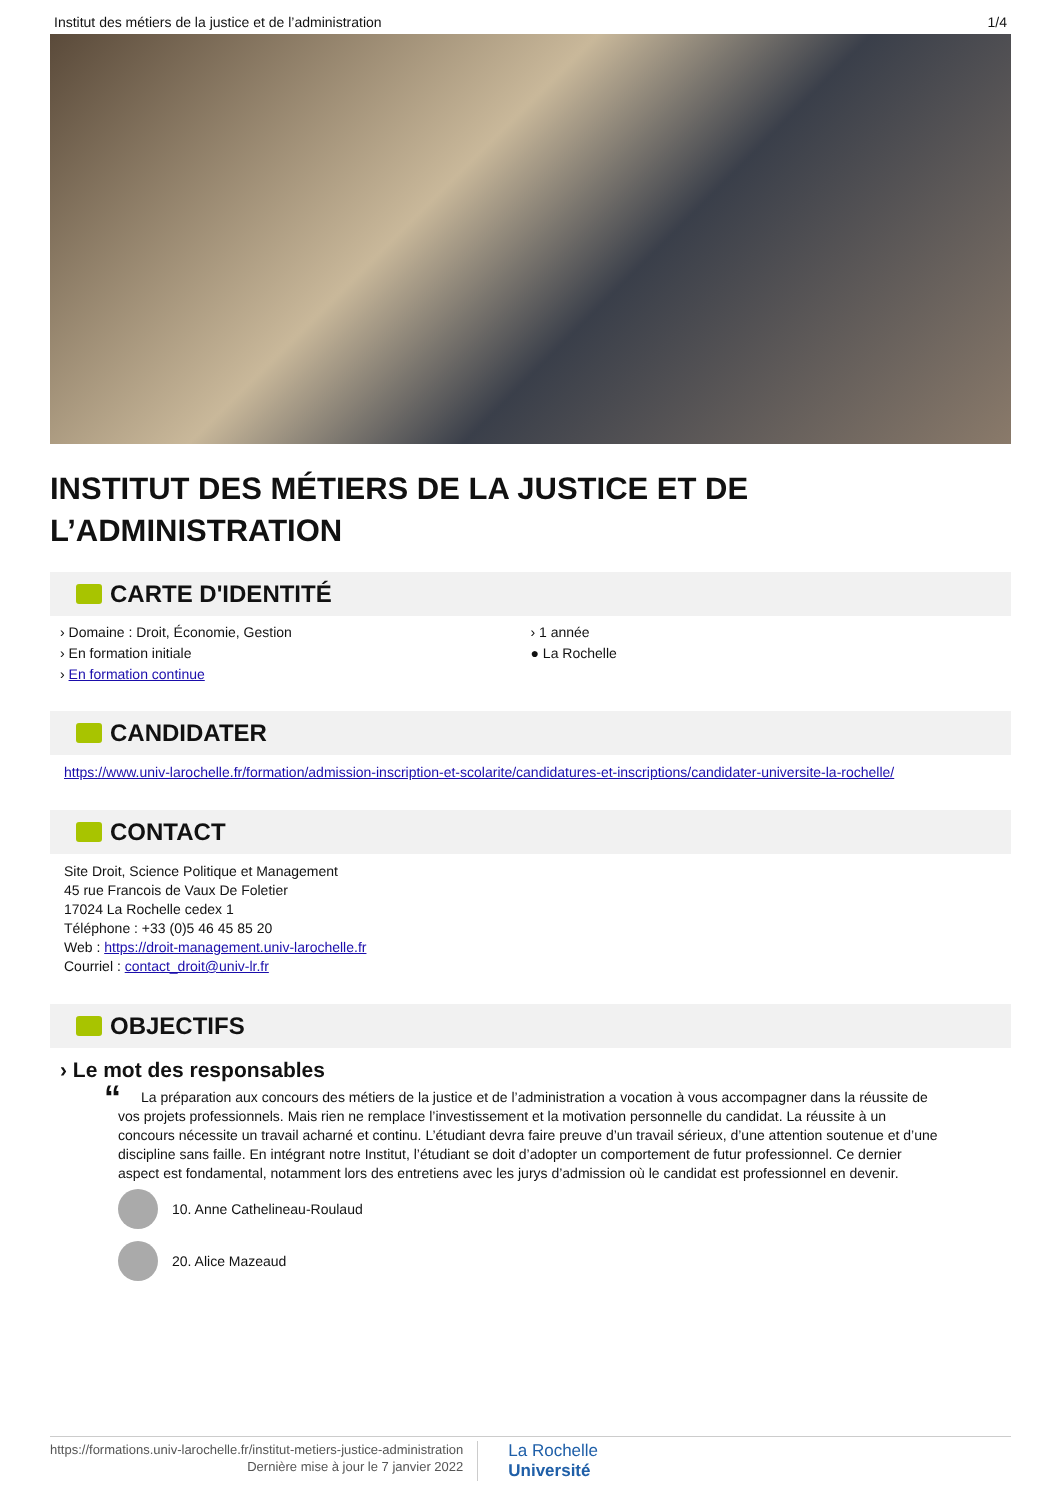Institut des métiers de la justice et de l’administration 1/4
INSTITUT DES MÉTIERS DE LA JUSTICE ET DE L’ADMINISTRATION
CARTE D'IDENTITÉ
› Domaine : Droit, Économie, Gestion
› En formation initiale
› En formation continue
› 1 année
● La Rochelle
CANDIDATER
https://www.univ-larochelle.fr/formation/admission-inscription-et-scolarite/candidatures-et-inscriptions/candidater-universite-la-rochelle/
CONTACT
Site Droit, Science Politique et Management
45 rue Francois de Vaux De Foletier
17024 La Rochelle cedex 1
Téléphone : +33 (0)5 46 45 85 20
Web : https://droit-management.univ-larochelle.fr
Courriel : contact_droit@univ-lr.fr
OBJECTIFS
› Le mot des responsables
“La préparation aux concours des métiers de la justice et de l’administration a vocation à vous accompagner dans la réussite de vos projets professionnels. Mais rien ne remplace l’investissement et la motivation personnelle du candidat. La réussite à un concours nécessite un travail acharné et continu. L’étudiant devra faire preuve d’un travail sérieux, d’une attention soutenue et d’une discipline sans faille. En intégrant notre Institut, l’étudiant se doit d’adopter un comportement de futur professionnel. Ce dernier aspect est fondamental, notamment lors des entretiens avec les jurys d’admission où le candidat est professionnel en devenir.
10. Anne Cathelineau-Roulaud
20. Alice Mazeaud
https://formations.univ-larochelle.fr/institut-metiers-justice-administration
Dernière mise à jour le 7 janvier 2022
La Rochelle
Université